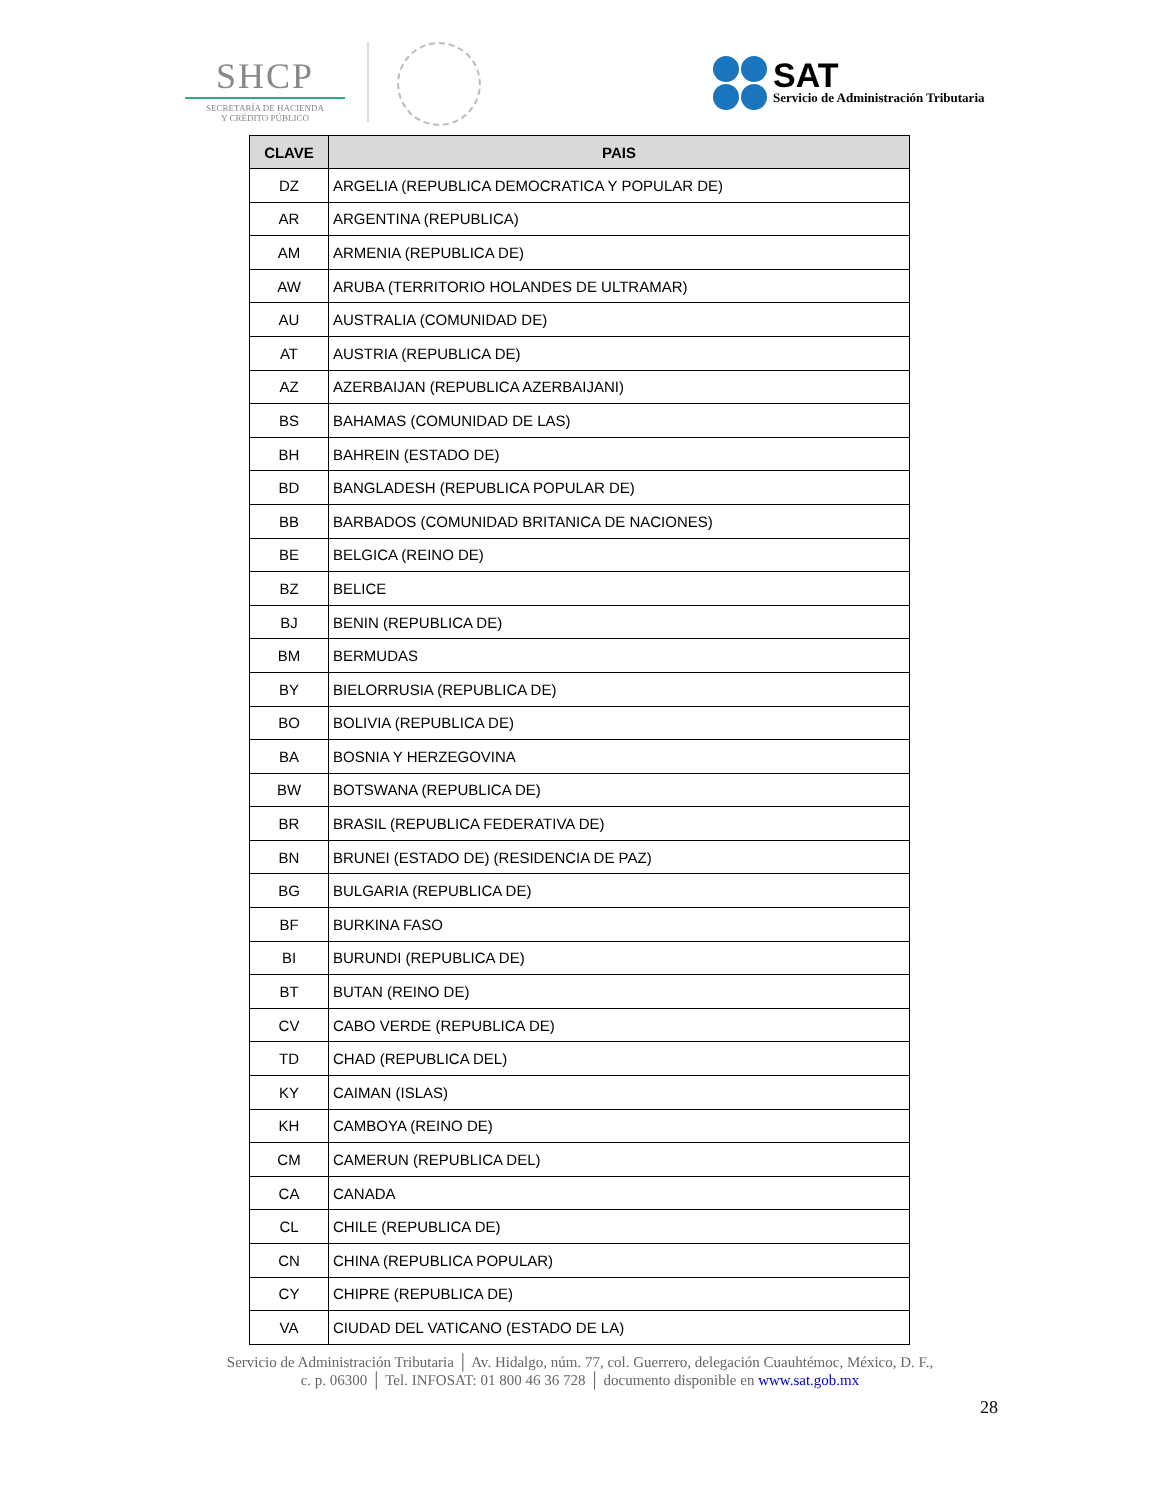SHCP
SECRETARÍA DE HACIENDA
Y CRÉDITO PÚBLICO
SAT
Servicio de Administración Tributaria
| CLAVE | PAIS |
| --- | --- |
| DZ | ARGELIA (REPUBLICA DEMOCRATICA Y POPULAR DE) |
| AR | ARGENTINA (REPUBLICA) |
| AM | ARMENIA (REPUBLICA DE) |
| AW | ARUBA (TERRITORIO HOLANDES DE ULTRAMAR) |
| AU | AUSTRALIA (COMUNIDAD DE) |
| AT | AUSTRIA (REPUBLICA DE) |
| AZ | AZERBAIJAN (REPUBLICA AZERBAIJANI) |
| BS | BAHAMAS (COMUNIDAD DE LAS) |
| BH | BAHREIN (ESTADO DE) |
| BD | BANGLADESH (REPUBLICA POPULAR DE) |
| BB | BARBADOS (COMUNIDAD BRITANICA DE NACIONES) |
| BE | BELGICA (REINO DE) |
| BZ | BELICE |
| BJ | BENIN (REPUBLICA DE) |
| BM | BERMUDAS |
| BY | BIELORRUSIA (REPUBLICA DE) |
| BO | BOLIVIA (REPUBLICA DE) |
| BA | BOSNIA Y HERZEGOVINA |
| BW | BOTSWANA (REPUBLICA DE) |
| BR | BRASIL (REPUBLICA FEDERATIVA DE) |
| BN | BRUNEI (ESTADO DE) (RESIDENCIA DE PAZ) |
| BG | BULGARIA (REPUBLICA DE) |
| BF | BURKINA FASO |
| BI | BURUNDI (REPUBLICA DE) |
| BT | BUTAN (REINO DE) |
| CV | CABO VERDE (REPUBLICA DE) |
| TD | CHAD (REPUBLICA DEL) |
| KY | CAIMAN (ISLAS) |
| KH | CAMBOYA (REINO DE) |
| CM | CAMERUN (REPUBLICA DEL) |
| CA | CANADA |
| CL | CHILE (REPUBLICA DE) |
| CN | CHINA (REPUBLICA POPULAR) |
| CY | CHIPRE (REPUBLICA DE) |
| VA | CIUDAD DEL VATICANO (ESTADO DE LA) |
Servicio de Administración Tributaria │ Av. Hidalgo, núm. 77, col. Guerrero, delegación Cuauhtémoc, México, D. F.,
c. p. 06300 │ Tel. INFOSAT: 01 800 46 36 728 │ documento disponible en www.sat.gob.mx
28